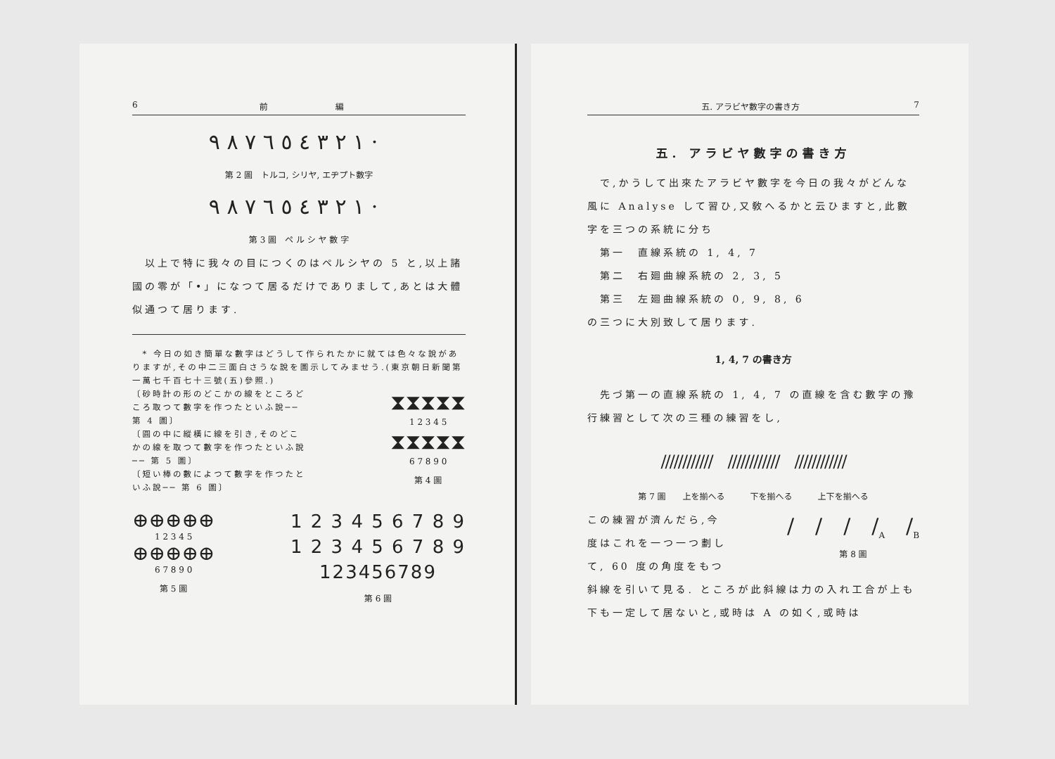6 前　　　　　　　　編
١ ٢ ٣ ٤ ٥ ٦ ٧ ٨ ٩ ·
第 2 圖　トルコ, シリヤ, エヂプト數字
١ ٢ ٣ ٤ ٥ ٦ ٧ ٨ ٩ ·
第 3 圖　ペ ル シ ヤ 數 字
　以上で特に我々の目につくのはペルシヤの 5 と,以上諸國の零が「•」になつて居るだけでありまして,あとは大體似通つて居ります.
　* 今日の如き簡單な數字はどうして作られたかに就ては色々な說がありますが,その中二三面白さうな說を圖示してみませう.(東京朝日新聞第一萬七千百七十三號(五)參照.)
〔砂時計の形のどこかの線をところどころ取つて數字を作つたといふ說── 第 4 圖〕
〔圓の中に縱橫に線を引き,そのどこかの線を取つて數字を作つたといふ說── 第 5 圖〕
〔短い棒の數によつて數字を作つたといふ說── 第 6 圖〕
⧗⧗⧗⧗⧗
1 2 3 4 5
⧗⧗⧗⧗⧗
6 7 8 9 0
第 4 圖
⊕⊕⊕⊕⊕
1 2 3 4 5
⊕⊕⊕⊕⊕
6 7 8 9 0
第 5 圖
1 2 3 4 5 6 7 8 9
1 2 3 4 5 6 7 8 9
123456789
第 6 圖
五. アラビヤ數字の書き方 7
五. アラビヤ數字の書き方
　で,かうして出來たアラビヤ數字を今日の我々がどんな風に Analyse して習ひ,又敎へるかと云ひますと,此數字を三つの系統に分ち
　第一　直線系統の 1, 4, 7
　第二　右廻曲線系統の 2, 3, 5
　第三　左廻曲線系統の 0, 9, 8, 6
の三つに大別致して居ります.
1, 4, 7 の書き方
　先づ第一の直線系統の 1, 4, 7 の直線を含む數字の豫行練習として次の三種の練習をし,
////////////　////////////　////////////
第 7 圖　　上を揃へる　　　下を揃へる　　　上下を揃へる
この練習が濟んだら,今度はこれを一つ一つ劃して, 60 度の角度をもつ
/　/　/　/<sub>A</sub>　/<sub>B</sub>
第 8 圖
斜線を引いて見る. ところが此斜線は力の入れ工合が上も下も一定して居ないと,或時は A の如く,或時は